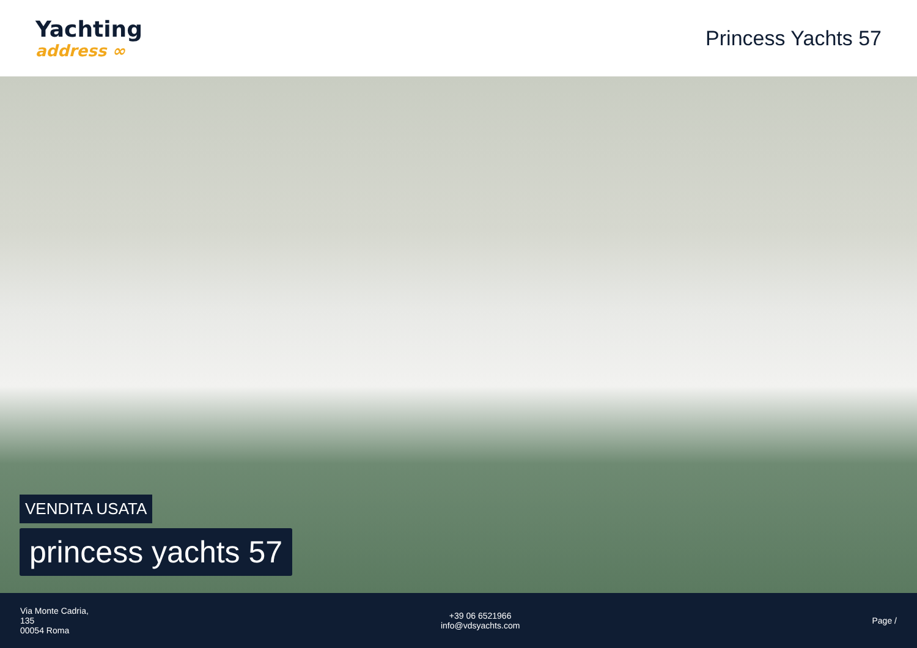Yachting
address ∞
Princess Yachts 57
VENDITA USATA
princess yachts 57
Via Monte Cadria,
135
00054 Roma
+39 06 6521966
info@vdsyachts.com
Page /